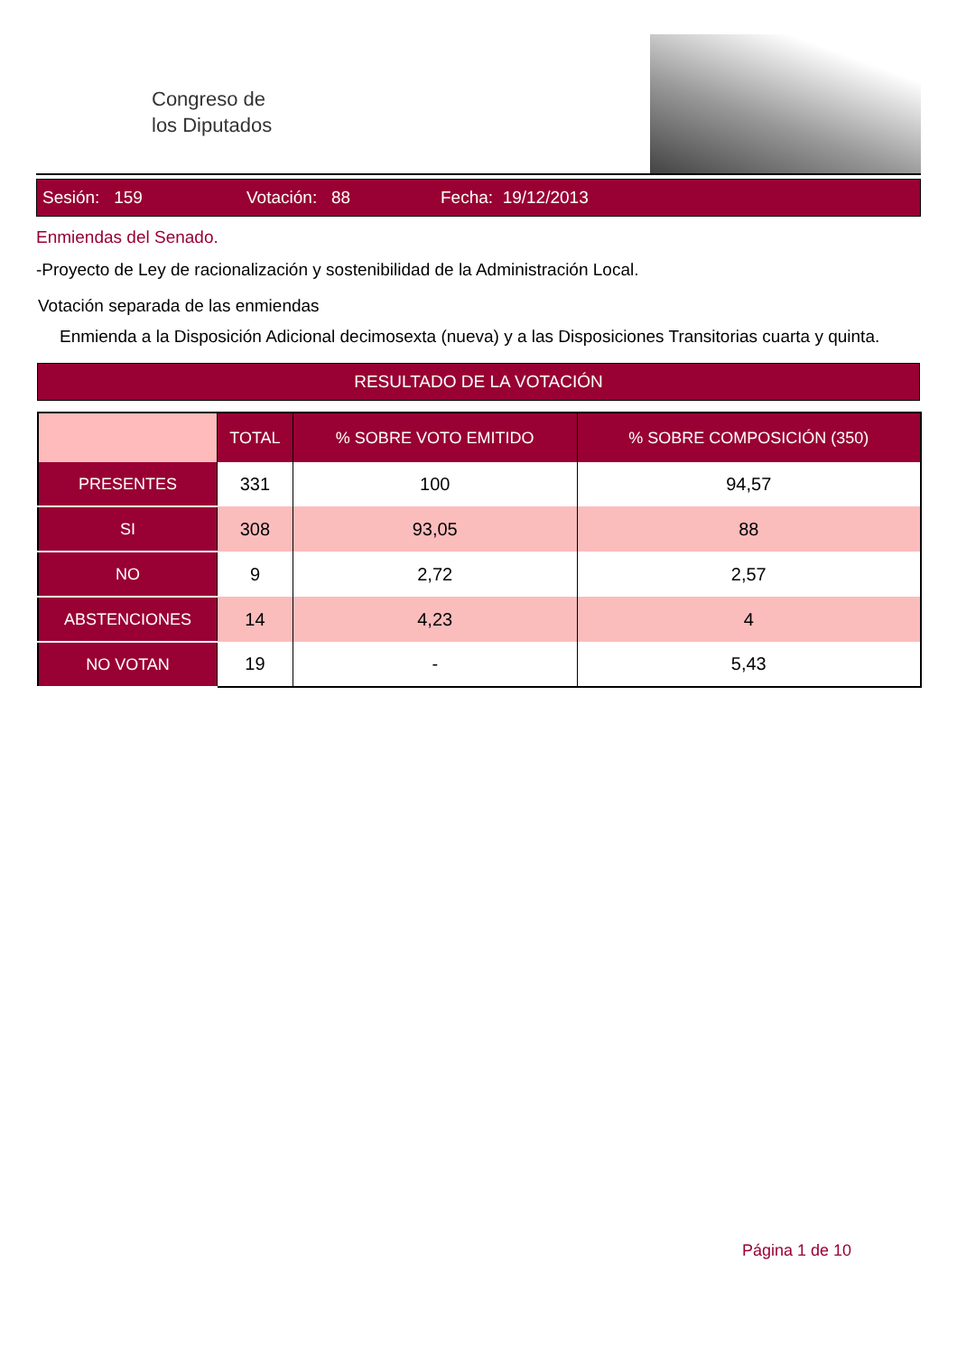Congreso de
los Diputados
Sesión: 159 Votación: 88 Fecha: 19/12/2013
Enmiendas del Senado.
-Proyecto de Ley de racionalización y sostenibilidad de la Administración Local.
Votación separada de las enmiendas
Enmienda a la Disposición Adicional decimosexta (nueva) y a las Disposiciones Transitorias cuarta y quinta.
RESULTADO DE LA VOTACIÓN
| | TOTAL | % SOBRE VOTO EMITIDO | % SOBRE COMPOSICIÓN (350) |
| --- | --- | --- | --- |
| PRESENTES | 331 | 100 | 94,57 |
| SI | 308 | 93,05 | 88 |
| NO | 9 | 2,72 | 2,57 |
| ABSTENCIONES | 14 | 4,23 | 4 |
| NO VOTAN | 19 | - | 5,43 |
Página 1 de 10